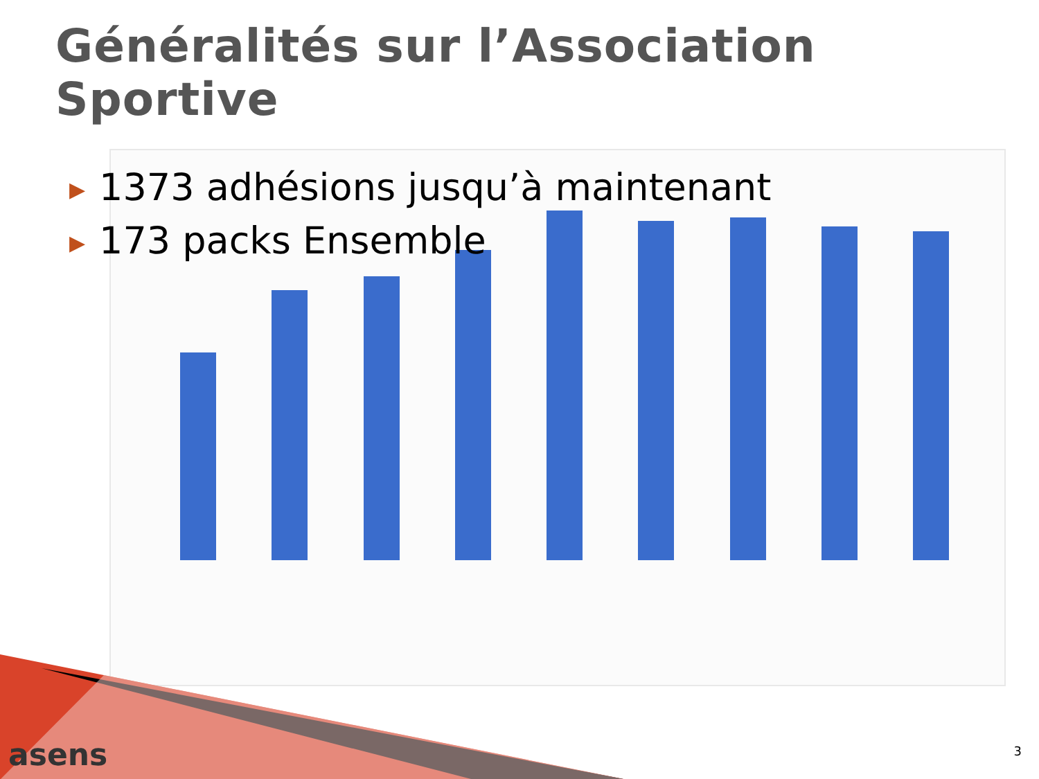Généralités sur l’Association Sportive
▶ 1373 adhésions jusqu’à maintenant
▶ 173 packs Ensemble
asens 3